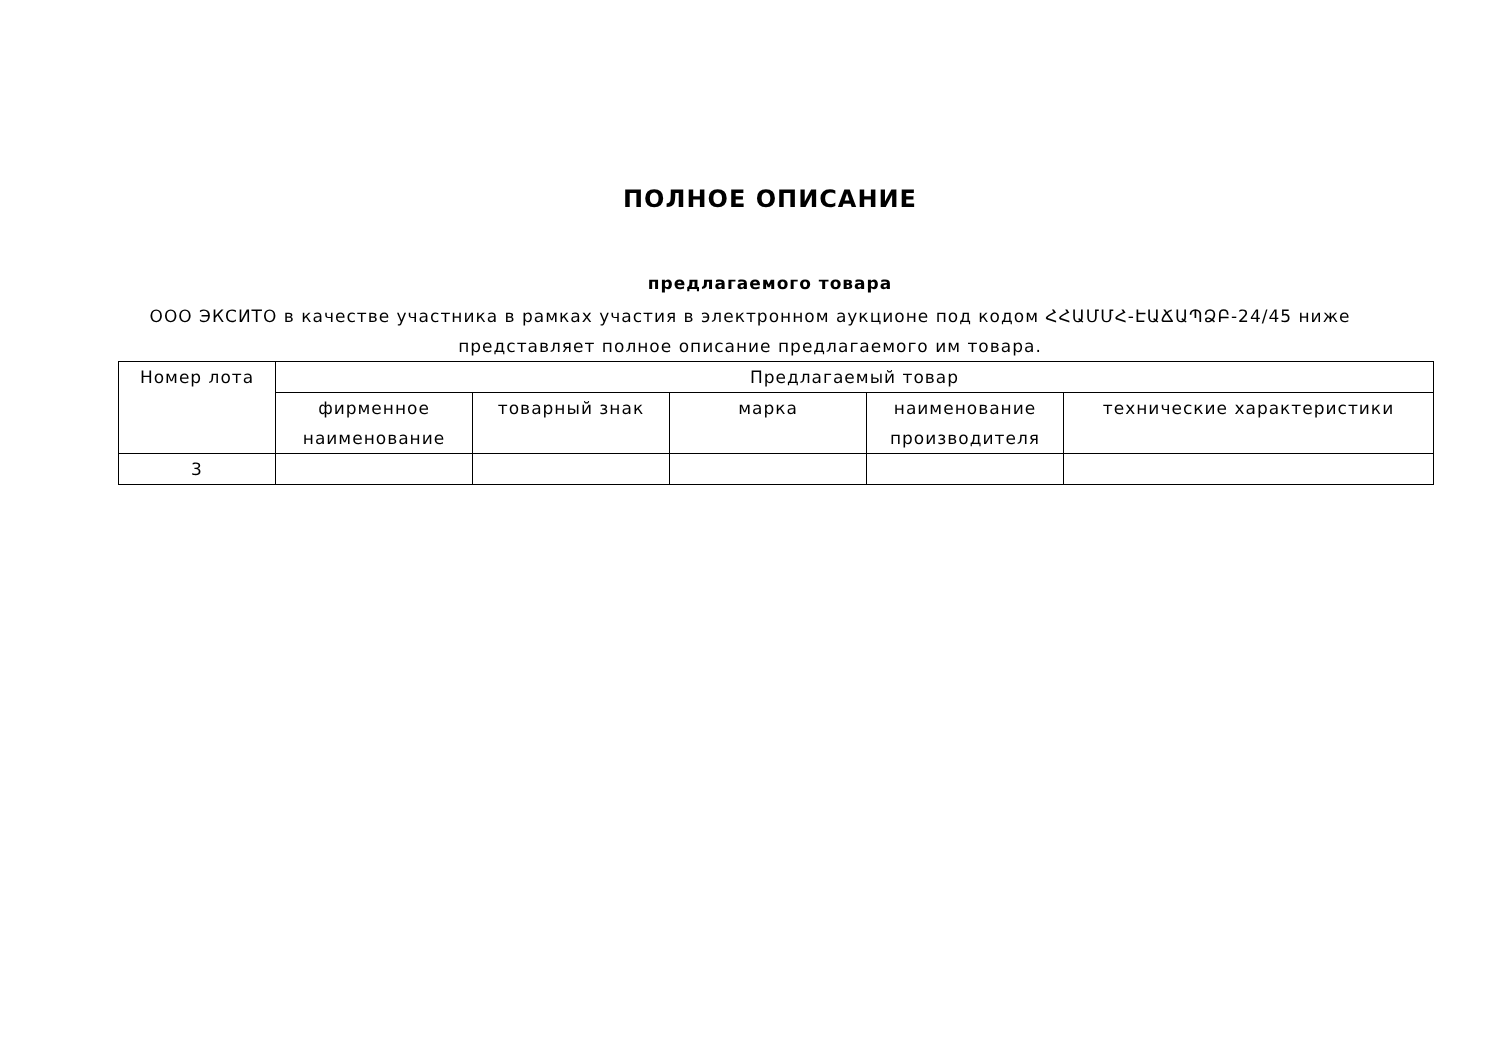ПОЛНОЕ ОПИСАНИЕ
предлагаемого товара
ООО ЭКСИТО в качестве участника в рамках участия в электронном аукционе под кодом ՀՀԱՄՄՀ-ԷԱՃԱՊՁԲ-24/45 ниже представляет полное описание предлагаемого им товара.
| Номер лота | Предлагаемый товар | | | | |
| --- | --- | --- | --- | --- | --- |
| | фирменное наименование | товарный знак | марка | наименование производителя | технические характеристики |
| 3 | | | | | |